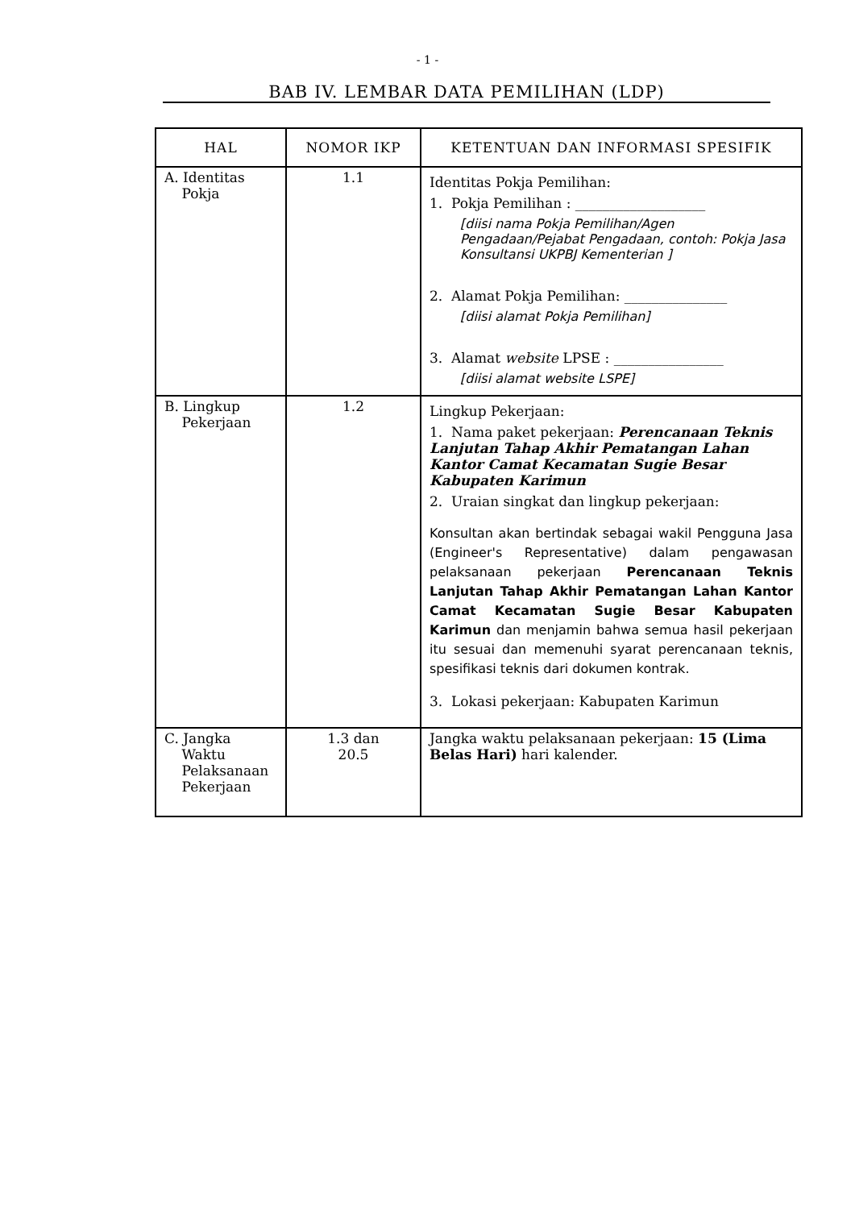- 1 -
BAB IV. LEMBAR DATA PEMILIHAN (LDP)
| HAL | NOMOR IKP | KETENTUAN DAN INFORMASI SPESIFIK |
| --- | --- | --- |
| A. Identitas Pokja | 1.1 | Identitas Pokja Pemilihan: 1. Pokja Pemilihan : ___________________ [diisi nama Pokja Pemilihan/Agen Pengadaan/Pejabat Pengadaan, contoh: Pokja Jasa Konsultansi UKPBJ Kementerian ] 2. Alamat Pokja Pemilihan: _______________ [diisi alamat Pokja Pemilihan] 3. Alamat website LPSE : ________________ [diisi alamat website LSPE] |
| B. Lingkup Pekerjaan | 1.2 | Lingkup Pekerjaan: 1. Nama paket pekerjaan: Perencanaan Teknis Lanjutan Tahap Akhir Pematangan Lahan Kantor Camat Kecamatan Sugie Besar Kabupaten Karimun 2. Uraian singkat dan lingkup pekerjaan: Konsultan akan bertindak sebagai wakil Pengguna Jasa (Engineer's Representative) dalam pengawasan pelaksanaan pekerjaan Perencanaan Teknis Lanjutan Tahap Akhir Pematangan Lahan Kantor Camat Kecamatan Sugie Besar Kabupaten Karimun dan menjamin bahwa semua hasil pekerjaan itu sesuai dan memenuhi syarat perencanaan teknis, spesifikasi teknis dari dokumen kontrak. 3. Lokasi pekerjaan: Kabupaten Karimun |
| C. Jangka Waktu Pelaksanaan Pekerjaan | 1.3 dan 20.5 | Jangka waktu pelaksanaan pekerjaan: 15 (Lima Belas Hari) hari kalender. |